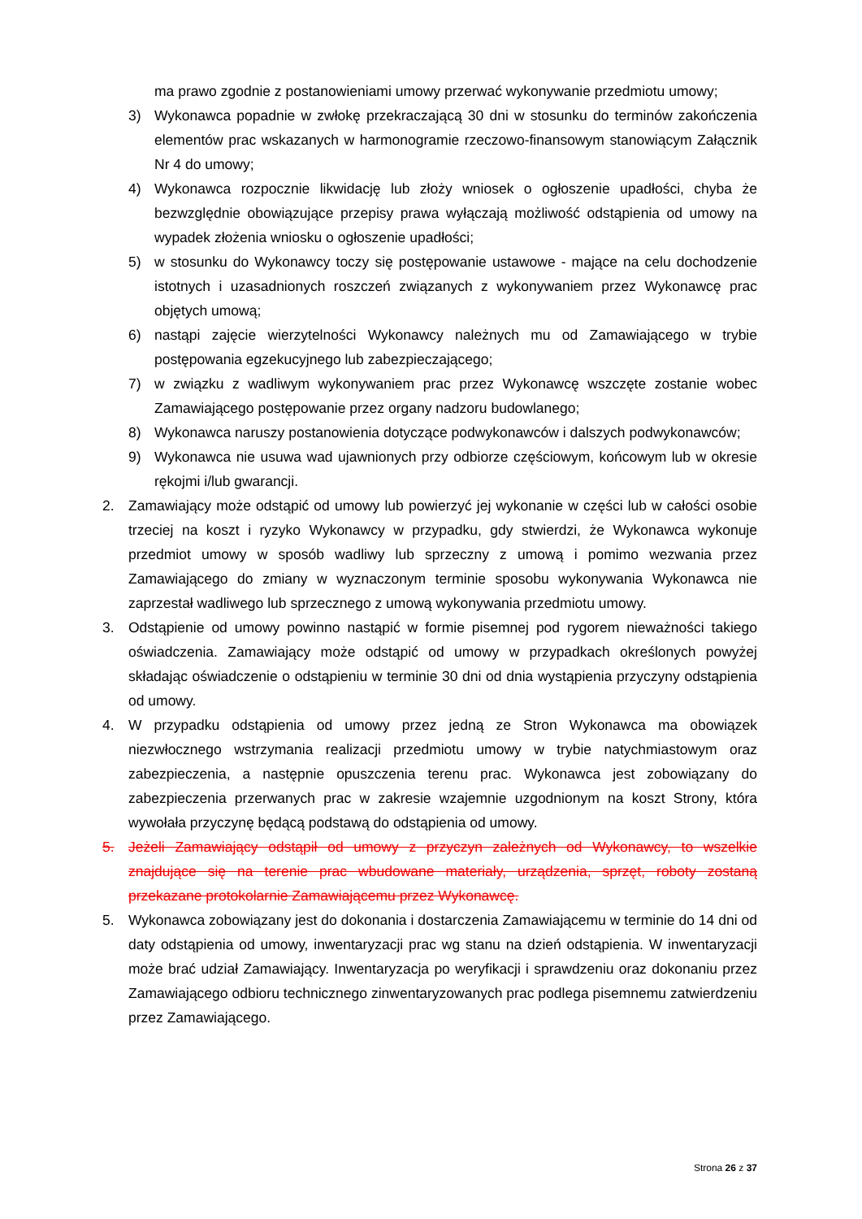ma prawo zgodnie z postanowieniami umowy przerwać wykonywanie przedmiotu umowy;
3) Wykonawca popadnie w zwłokę przekraczającą 30 dni w stosunku do terminów zakończenia elementów prac wskazanych w harmonogramie rzeczowo-finansowym stanowiącym Załącznik Nr 4 do umowy;
4) Wykonawca rozpocznie likwidację lub złoży wniosek o ogłoszenie upadłości, chyba że bezwzględnie obowiązujące przepisy prawa wyłączają możliwość odstąpienia od umowy na wypadek złożenia wniosku o ogłoszenie upadłości;
5) w stosunku do Wykonawcy toczy się postępowanie ustawowe - mające na celu dochodzenie istotnych i uzasadnionych roszczeń związanych z wykonywaniem przez Wykonawcę prac objętych umową;
6) nastąpi zajęcie wierzytelności Wykonawcy należnych mu od Zamawiającego w trybie postępowania egzekucyjnego lub zabezpieczającego;
7) w związku z wadliwym wykonywaniem prac przez Wykonawcę wszczęte zostanie wobec Zamawiającego postępowanie przez organy nadzoru budowlanego;
8) Wykonawca naruszy postanowienia dotyczące podwykonawców i dalszych podwykonawców;
9) Wykonawca nie usuwa wad ujawnionych przy odbiorze częściowym, końcowym lub w okresie rękojmi i/lub gwarancji.
2. Zamawiający może odstąpić od umowy lub powierzyć jej wykonanie w części lub w całości osobie trzeciej na koszt i ryzyko Wykonawcy w przypadku, gdy stwierdzi, że Wykonawca wykonuje przedmiot umowy w sposób wadliwy lub sprzeczny z umową i pomimo wezwania przez Zamawiającego do zmiany w wyznaczonym terminie sposobu wykonywania Wykonawca nie zaprzestał wadliwego lub sprzecznego z umową wykonywania przedmiotu umowy.
3. Odstąpienie od umowy powinno nastąpić w formie pisemnej pod rygorem nieważności takiego oświadczenia. Zamawiający może odstąpić od umowy w przypadkach określonych powyżej składając oświadczenie o odstąpieniu w terminie 30 dni od dnia wystąpienia przyczyny odstąpienia od umowy.
4. W przypadku odstąpienia od umowy przez jedną ze Stron Wykonawca ma obowiązek niezwłocznego wstrzymania realizacji przedmiotu umowy w trybie natychmiastowym oraz zabezpieczenia, a następnie opuszczenia terenu prac. Wykonawca jest zobowiązany do zabezpieczenia przerwanych prac w zakresie wzajemnie uzgodnionym na koszt Strony, która wywołała przyczynę będącą podstawą do odstąpienia od umowy.
5. Jeżeli Zamawiający odstąpił od umowy z przyczyn zależnych od Wykonawcy, to wszelkie znajdujące się na terenie prac wbudowane materiały, urządzenia, sprzęt, roboty zostaną przekazane protokolarnie Zamawiającemu przez Wykonawcę.
5. Wykonawca zobowiązany jest do dokonania i dostarczenia Zamawiającemu w terminie do 14 dni od daty odstąpienia od umowy, inwentaryzacji prac wg stanu na dzień odstąpienia. W inwentaryzacji może brać udział Zamawiający. Inwentaryzacja po weryfikacji i sprawdzeniu oraz dokonaniu przez Zamawiającego odbioru technicznego zinwentaryzowanych prac podlega pisemnemu zatwierdzeniu przez Zamawiającego.
Strona 26 z 37